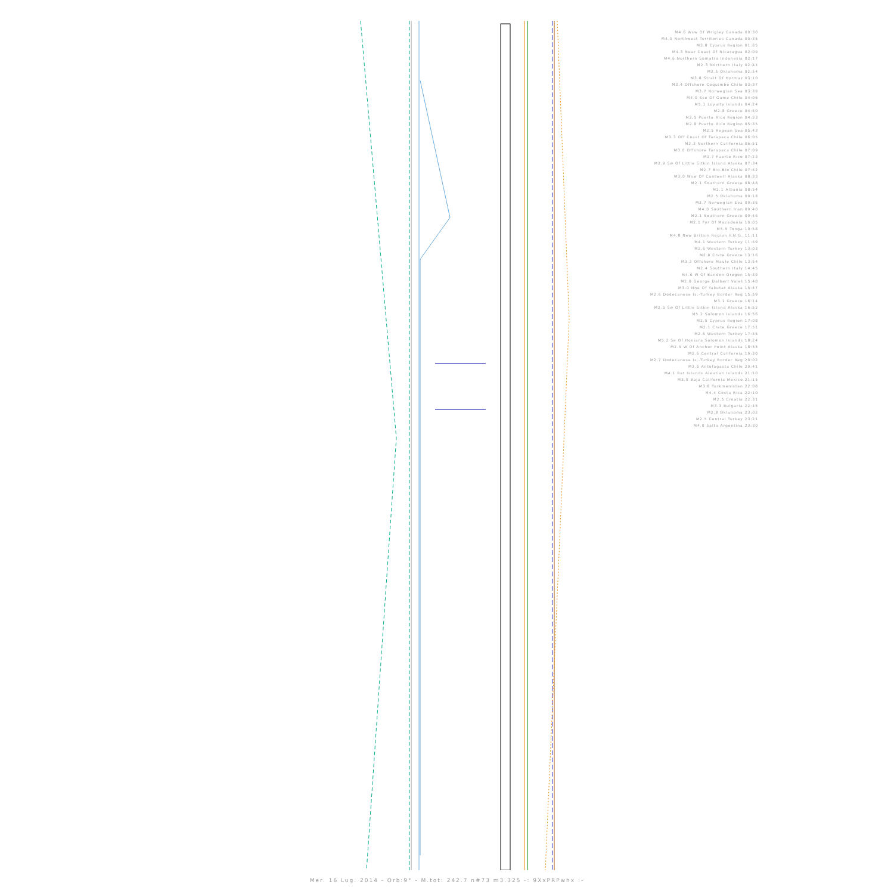M4.6 Wsw Of Wrigley Canada 00:30
M4.0 Northwest Territories Canada 00:35
M3.8 Cyprus Region 01:35
M4.3 Near Coast Of Nicaragua 02:09
M4.6 Northern Sumatra Indonesia 02:17
M2.3 Northern Italy 02:41
M2.5 Oklahoma 02:54
M3.8 Strait Of Hormuz 03:10
M3.4 Offshore Coquimbo Chile 03:37
M3.7 Norwegian Sea 03:39
M4.0 Sse Of Game Chile 04:06
M5.1 Loyalty Islands 04:24
M2.8 Greece 04:50
M2.5 Puerto Rico Region 04:53
M2.8 Puerto Rico Region 05:35
M2.5 Aegean Sea 05:43
M3.3 Off Coast Of Tarapaca Chile 06:05
M2.3 Northern California 06:51
M3.0 Offshore Tarapaca Chile 07:09
M2.7 Puerto Rico 07:23
M2.9 Sw Of Little Sitkin Island Alaska 07:34
M2.7 Bio-Bio Chile 07:52
M3.0 Wsw Of Cantwell Alaska 08:33
M2.1 Southern Greece 08:48
M2.1 Albania 08:54
M2.5 Oklahoma 09:18
M3.7 Norwegian Sea 09:36
M4.0 Southern Iran 09:40
M2.1 Southern Greece 09:46
M2.1 Fyr Of Macedonia 10:05
M5.5 Tonga 10:58
M4.8 New Britain Region P.N.G. 11:11
M4.1 Western Turkey 11:59
M2.6 Western Turkey 13:03
M2.8 Crete Greece 13:16
M3.2 Offshore Maule Chile 13:54
M2.4 Southern Italy 14:45
M4.6 W Of Bandon Oregon 15:30
M2.8 George Dalbert Valet 15:40
M3.0 Nne Of Yakutat Alaska 15:47
M2.6 Dodecanese Is.-Turkey Border Reg 15:59
M3.1 Greece 16:14
M2.5 Sw Of Little Sitkin Island Alaska 16:52
M5.2 Solomon Islands 16:56
M2.5 Cyprus Region 17:08
M2.1 Crete Greece 17:51
M2.5 Western Turkey 17:55
M5.2 Se Of Honiara Solomon Islands 18:24
M2.5 W Of Anchor Point Alaska 18:55
M2.6 Central California 19:30
M2.7 Dodecanese Is.-Turkey Border Reg 20:02
M3.6 Antofagasta Chile 20:41
M4.1 Rat Islands Aleutian Islands 21:10
M3.0 Baja California Mexico 21:15
M3.8 Turkmenistan 22:08
M4.4 Costa Rica 22:10
M2.5 Croatia 22:31
M3.3 Bulgaria 22:45
M2.8 Oklahoma 23:02
M2.5 Central Turkey 23:21
M4.0 Salta Argentina 23:30
Mer. 16 Lug. 2014 - Orb:9° - M.tot: 242.7 n#73 m3.325 -: 9XxPRPwhx :-